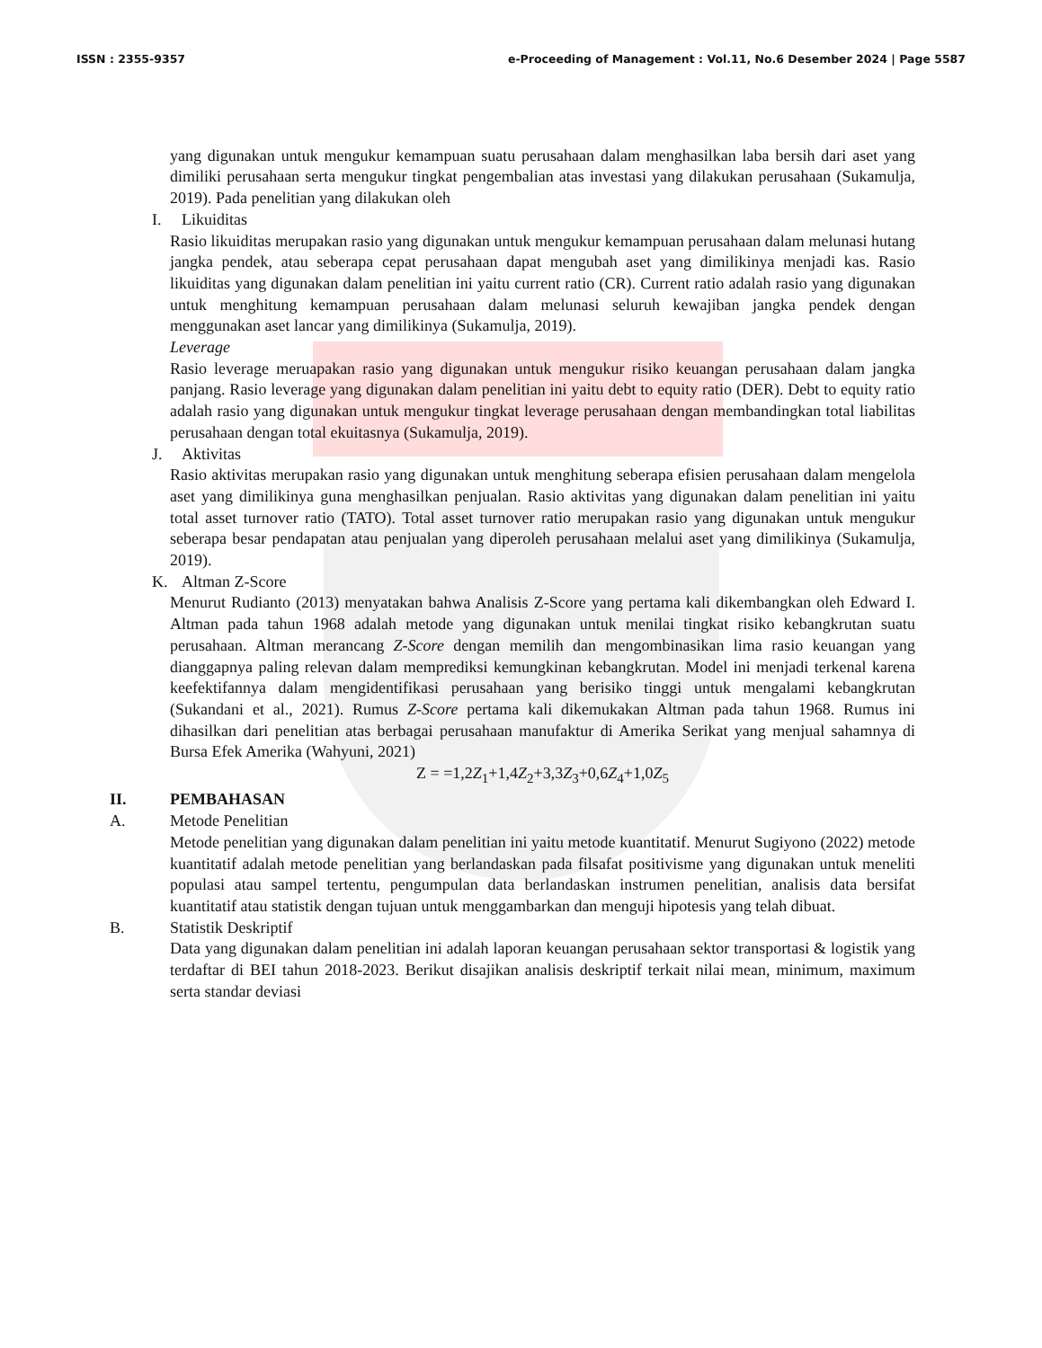ISSN : 2355-9357 e-Proceeding of Management : Vol.11, No.6 Desember 2024 | Page 5587
yang digunakan untuk mengukur kemampuan suatu perusahaan dalam menghasilkan laba bersih dari aset yang dimiliki perusahaan serta mengukur tingkat pengembalian atas investasi yang dilakukan perusahaan (Sukamulja, 2019). Pada penelitian yang dilakukan oleh
I. Likuiditas
Rasio likuiditas merupakan rasio yang digunakan untuk mengukur kemampuan perusahaan dalam melunasi hutang jangka pendek, atau seberapa cepat perusahaan dapat mengubah aset yang dimilikinya menjadi kas. Rasio likuiditas yang digunakan dalam penelitian ini yaitu current ratio (CR). Current ratio adalah rasio yang digunakan untuk menghitung kemampuan perusahaan dalam melunasi seluruh kewajiban jangka pendek dengan menggunakan aset lancar yang dimilikinya (Sukamulja, 2019).
Leverage
Rasio leverage meruapakan rasio yang digunakan untuk mengukur risiko keuangan perusahaan dalam jangka panjang. Rasio leverage yang digunakan dalam penelitian ini yaitu debt to equity ratio (DER). Debt to equity ratio adalah rasio yang digunakan untuk mengukur tingkat leverage perusahaan dengan membandingkan total liabilitas perusahaan dengan total ekuitasnya (Sukamulja, 2019).
J. Aktivitas
Rasio aktivitas merupakan rasio yang digunakan untuk menghitung seberapa efisien perusahaan dalam mengelola aset yang dimilikinya guna menghasilkan penjualan. Rasio aktivitas yang digunakan dalam penelitian ini yaitu total asset turnover ratio (TATO). Total asset turnover ratio merupakan rasio yang digunakan untuk mengukur seberapa besar pendapatan atau penjualan yang diperoleh perusahaan melalui aset yang dimilikinya (Sukamulja, 2019).
K. Altman Z-Score
Menurut Rudianto (2013) menyatakan bahwa Analisis Z-Score yang pertama kali dikembangkan oleh Edward I. Altman pada tahun 1968 adalah metode yang digunakan untuk menilai tingkat risiko kebangkrutan suatu perusahaan. Altman merancang Z-Score dengan memilih dan mengombinasikan lima rasio keuangan yang dianggapnya paling relevan dalam memprediksi kemungkinan kebangkrutan. Model ini menjadi terkenal karena keefektifannya dalam mengidentifikasi perusahaan yang berisiko tinggi untuk mengalami kebangkrutan (Sukandani et al., 2021). Rumus Z-Score pertama kali dikemukakan Altman pada tahun 1968. Rumus ini dihasilkan dari penelitian atas berbagai perusahaan manufaktur di Amerika Serikat yang menjual sahamnya di Bursa Efek Amerika (Wahyuni, 2021)
Z = =1,2Z<sub>1</sub>+1,4Z<sub>2</sub>+3,3Z<sub>3</sub>+0,6Z<sub>4</sub>+1,0Z<sub>5</sub>
II. PEMBAHASAN
A. Metode Penelitian
Metode penelitian yang digunakan dalam penelitian ini yaitu metode kuantitatif. Menurut Sugiyono (2022) metode kuantitatif adalah metode penelitian yang berlandaskan pada filsafat positivisme yang digunakan untuk meneliti populasi atau sampel tertentu, pengumpulan data berlandaskan instrumen penelitian, analisis data bersifat kuantitatif atau statistik dengan tujuan untuk menggambarkan dan menguji hipotesis yang telah dibuat.
B. Statistik Deskriptif
Data yang digunakan dalam penelitian ini adalah laporan keuangan perusahaan sektor transportasi & logistik yang terdaftar di BEI tahun 2018-2023. Berikut disajikan analisis deskriptif terkait nilai mean, minimum, maximum serta standar deviasi